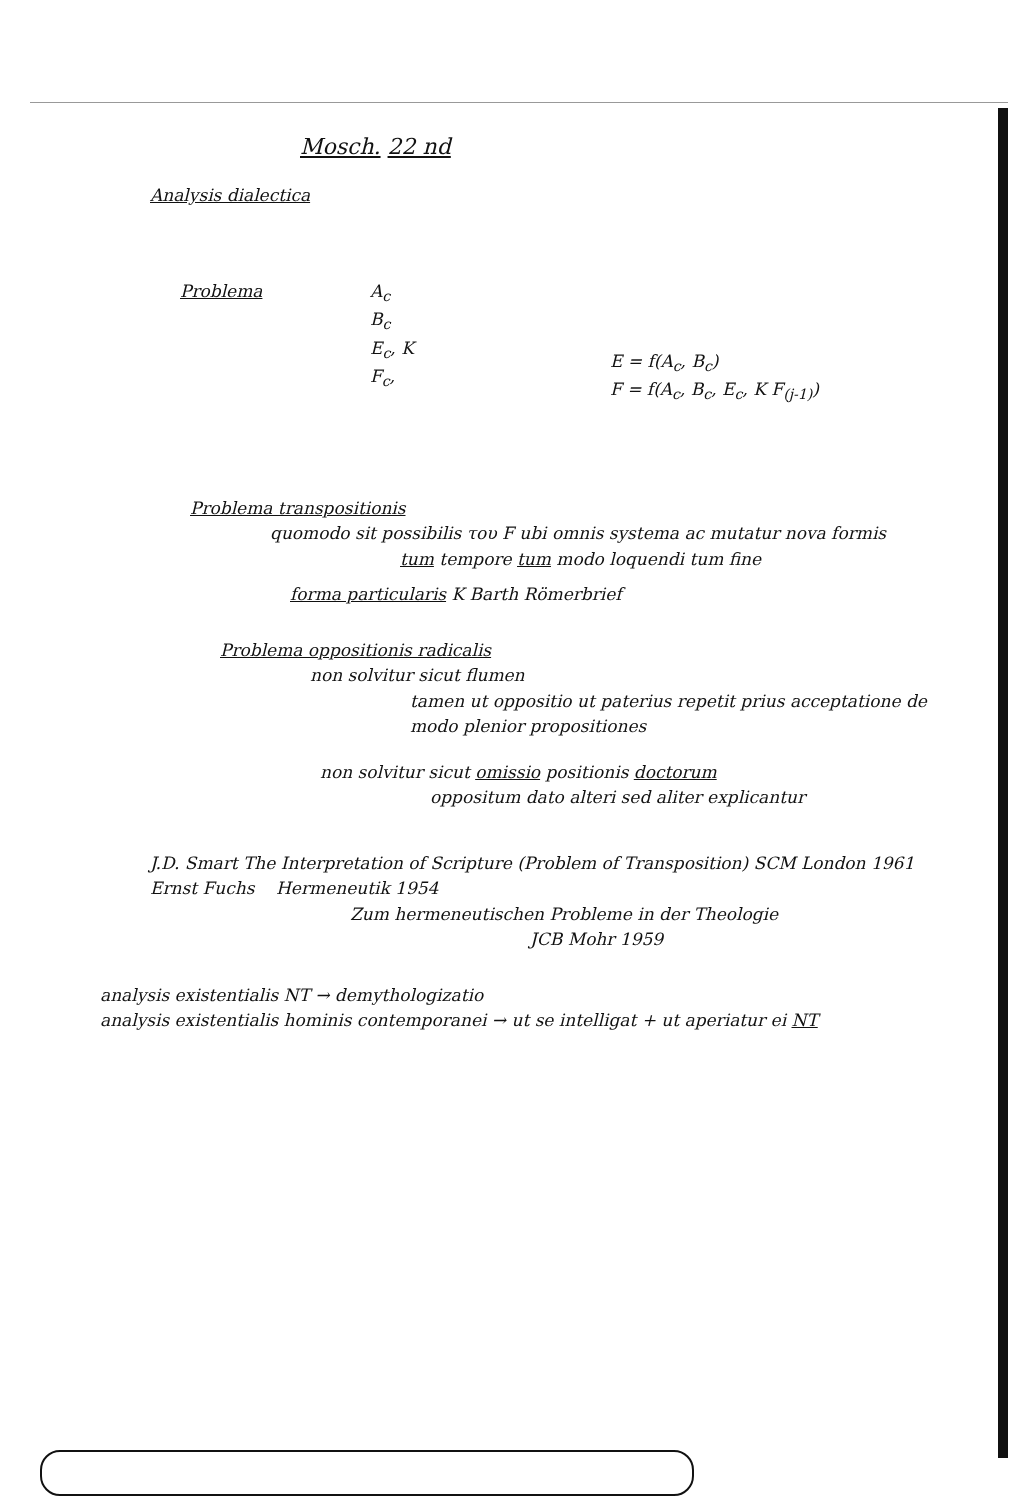Mosch. 22 nd
Analysis dialectica
Problema A<sub>c</sub>
B<sub>c</sub>
E<sub>c</sub>, K
F<sub>c</sub>,
E = f(A<sub>c</sub>, B<sub>c</sub>)
F = f(A<sub>c</sub>, B<sub>c</sub>, E<sub>c</sub>, K F<sub>(j-1)</sub>)
Problema transpositionis
quomodo sit possibilis του F ubi omnis systema ac mutatur nova formis
tum tempore tum modo loquendi tum fine
forma particularis K Barth Römerbrief
Problema oppositionis radicalis
non solvitur sicut flumen
tamen ut oppositio ut paterius repetit prius acceptatione de modo plenior propositiones
non solvitur sicut omissio positionis doctorum
oppositum dato alteri sed aliter explicantur
J.D. Smart The Interpretation of Scripture (Problem of Transposition) SCM London 1961
Ernst Fuchs Hermeneutik 1954
Zum hermeneutischen Probleme in der Theologie
JCB Mohr 1959
analysis existentialis NT → demythologizatio
analysis existentialis hominis contemporanei → ut se intelligat + ut aperiatur ei NT